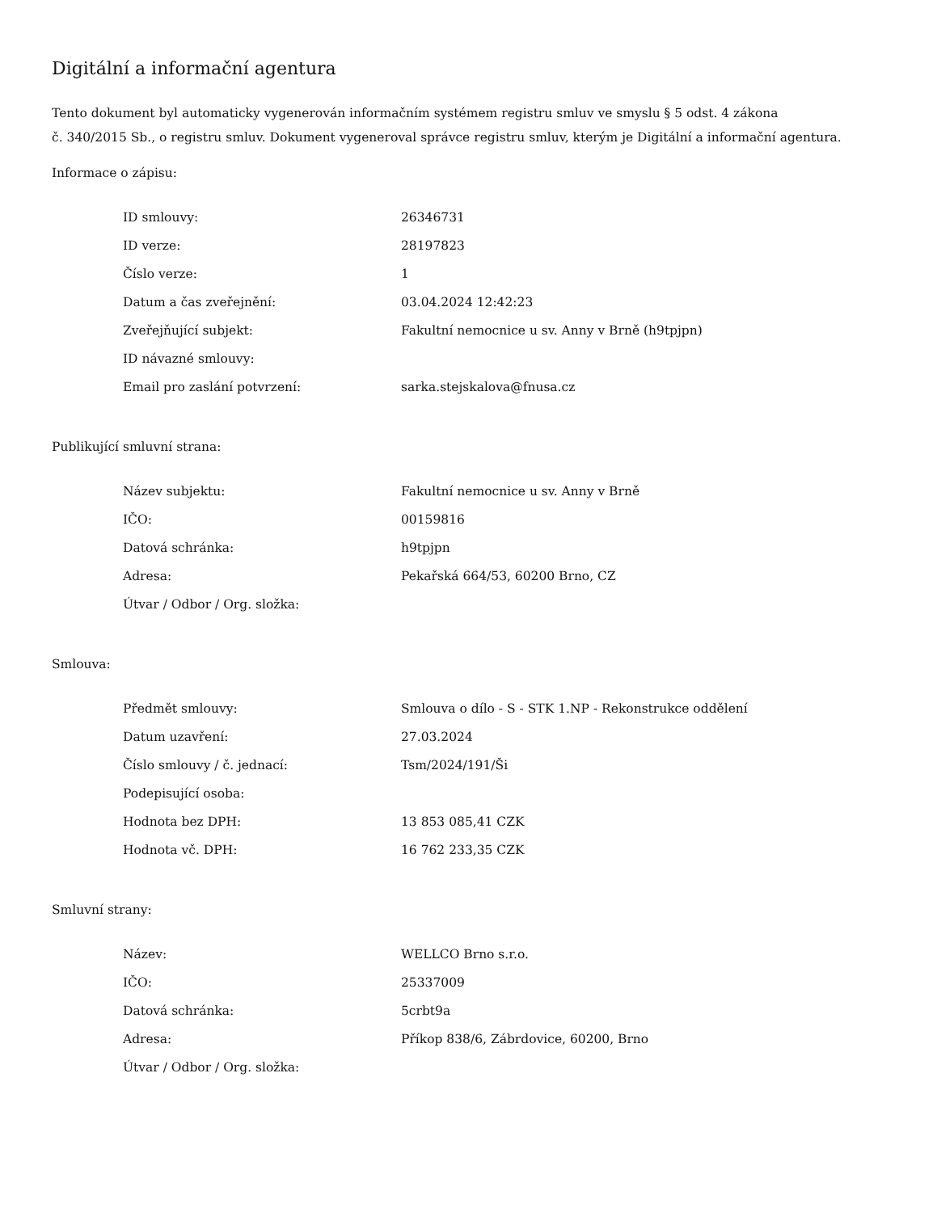Digitální a informační agentura
Tento dokument byl automaticky vygenerován informačním systémem registru smluv ve smyslu § 5 odst. 4 zákona
č. 340/2015 Sb., o registru smluv. Dokument vygeneroval správce registru smluv, kterým je Digitální a informační agentura.
Informace o zápisu:
| ID smlouvy: | 26346731 |
| ID verze: | 28197823 |
| Číslo verze: | 1 |
| Datum a čas zveřejnění: | 03.04.2024 12:42:23 |
| Zveřejňující subjekt: | Fakultní nemocnice u sv. Anny v Brně (h9tpjpn) |
| ID návazné smlouvy: | |
| Email pro zaslání potvrzení: | sarka.stejskalova@fnusa.cz |
Publikující smluvní strana:
| Název subjektu: | Fakultní nemocnice u sv. Anny v Brně |
| IČO: | 00159816 |
| Datová schránka: | h9tpjpn |
| Adresa: | Pekařská 664/53, 60200 Brno, CZ |
| Útvar / Odbor / Org. složka: | |
Smlouva:
| Předmět smlouvy: | Smlouva o dílo - S - STK 1.NP - Rekonstrukce oddělení |
| Datum uzavření: | 27.03.2024 |
| Číslo smlouvy / č. jednací: | Tsm/2024/191/Ši |
| Podepisující osoba: | |
| Hodnota bez DPH: | 13 853 085,41 CZK |
| Hodnota vč. DPH: | 16 762 233,35 CZK |
Smluvní strany:
| Název: | WELLCO Brno s.r.o. |
| IČO: | 25337009 |
| Datová schránka: | 5crbt9a |
| Adresa: | Příkop 838/6, Zábrdovice, 60200, Brno |
| Útvar / Odbor / Org. složka: | |